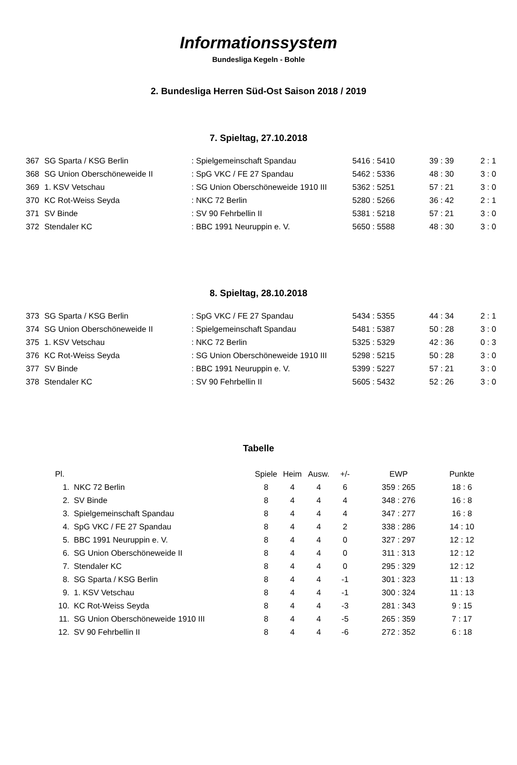Informationssystem
Bundesliga Kegeln - Bohle
2. Bundesliga Herren Süd-Ost Saison 2018 / 2019
7. Spieltag, 27.10.2018
| 367 | SG Sparta / KSG Berlin | : Spielgemeinschaft Spandau | 5416 : 5410 | 39 : 39 | 2 : 1 |
| 368 | SG Union Oberschöneweide II | : SpG VKC / FE 27 Spandau | 5462 : 5336 | 48 : 30 | 3 : 0 |
| 369 | 1. KSV Vetschau | : SG Union Oberschöneweide 1910 III | 5362 : 5251 | 57 : 21 | 3 : 0 |
| 370 | KC Rot-Weiss Seyda | : NKC 72 Berlin | 5280 : 5266 | 36 : 42 | 2 : 1 |
| 371 | SV Binde | : SV 90 Fehrbellin II | 5381 : 5218 | 57 : 21 | 3 : 0 |
| 372 | Stendaler KC | : BBC 1991 Neuruppin e. V. | 5650 : 5588 | 48 : 30 | 3 : 0 |
8. Spieltag, 28.10.2018
| 373 | SG Sparta / KSG Berlin | : SpG VKC / FE 27 Spandau | 5434 : 5355 | 44 : 34 | 2 : 1 |
| 374 | SG Union Oberschöneweide II | : Spielgemeinschaft Spandau | 5481 : 5387 | 50 : 28 | 3 : 0 |
| 375 | 1. KSV Vetschau | : NKC 72 Berlin | 5325 : 5329 | 42 : 36 | 0 : 3 |
| 376 | KC Rot-Weiss Seyda | : SG Union Oberschöneweide 1910 III | 5298 : 5215 | 50 : 28 | 3 : 0 |
| 377 | SV Binde | : BBC 1991 Neuruppin e. V. | 5399 : 5227 | 57 : 21 | 3 : 0 |
| 378 | Stendaler KC | : SV 90 Fehrbellin II | 5605 : 5432 | 52 : 26 | 3 : 0 |
Tabelle
| Pl. | | Spiele | Heim | Ausw. | +/- | EWP | Punkte |
| --- | --- | --- | --- | --- | --- | --- | --- |
| 1. | NKC 72 Berlin | 8 | 4 | 4 | 6 | 359 : 265 | 18 : 6 |
| 2. | SV Binde | 8 | 4 | 4 | 4 | 348 : 276 | 16 : 8 |
| 3. | Spielgemeinschaft Spandau | 8 | 4 | 4 | 4 | 347 : 277 | 16 : 8 |
| 4. | SpG VKC / FE 27 Spandau | 8 | 4 | 4 | 2 | 338 : 286 | 14 : 10 |
| 5. | BBC 1991 Neuruppin e. V. | 8 | 4 | 4 | 0 | 327 : 297 | 12 : 12 |
| 6. | SG Union Oberschöneweide II | 8 | 4 | 4 | 0 | 311 : 313 | 12 : 12 |
| 7. | Stendaler KC | 8 | 4 | 4 | 0 | 295 : 329 | 12 : 12 |
| 8. | SG Sparta / KSG Berlin | 8 | 4 | 4 | -1 | 301 : 323 | 11 : 13 |
| 9. | 1. KSV Vetschau | 8 | 4 | 4 | -1 | 300 : 324 | 11 : 13 |
| 10. | KC Rot-Weiss Seyda | 8 | 4 | 4 | -3 | 281 : 343 | 9 : 15 |
| 11. | SG Union Oberschöneweide 1910 III | 8 | 4 | 4 | -5 | 265 : 359 | 7 : 17 |
| 12. | SV 90 Fehrbellin II | 8 | 4 | 4 | -6 | 272 : 352 | 6 : 18 |